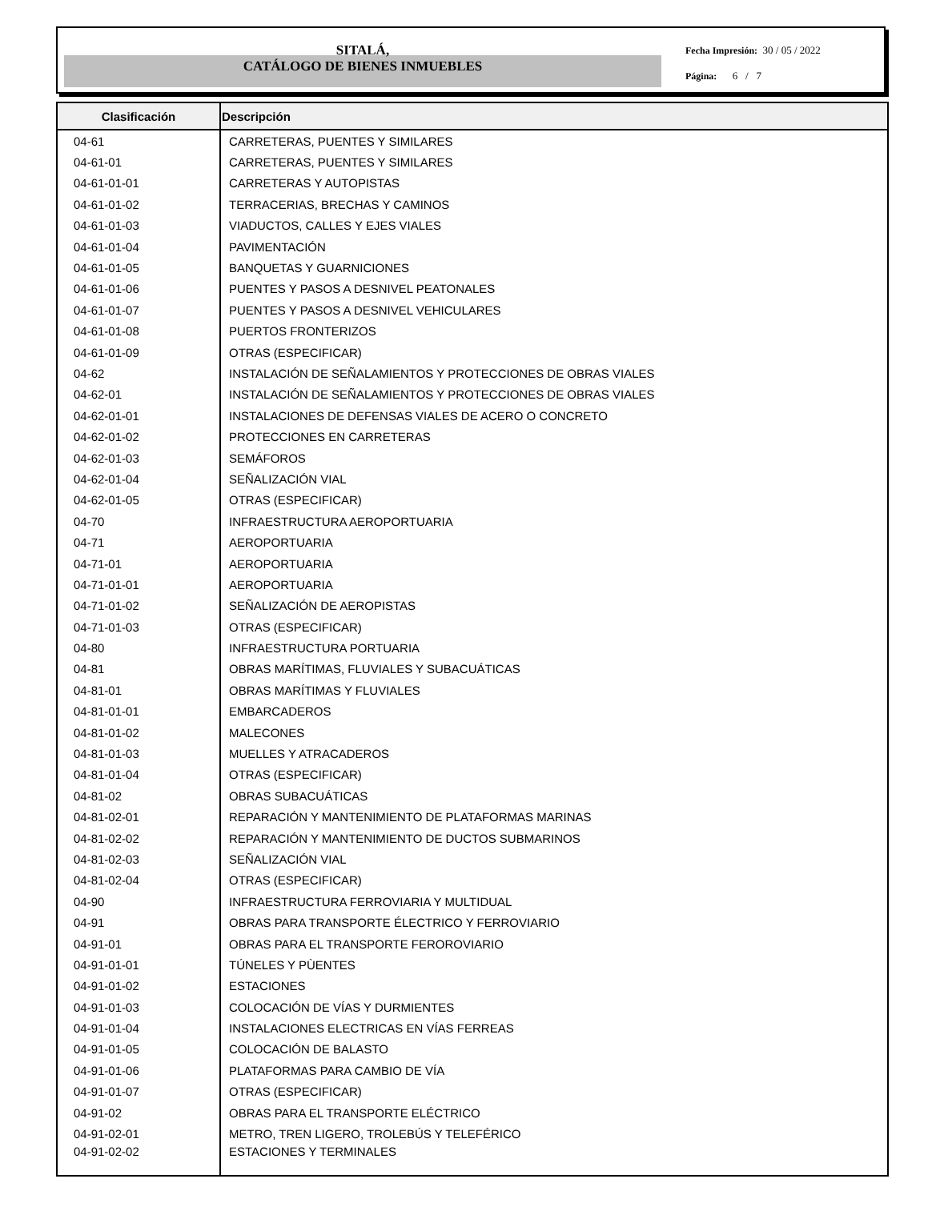SITALÁ,
CATÁLOGO DE BIENES INMUEBLES
Fecha Impresión: 30 / 05 / 2022
Página: 6 / 7
| Clasificación | Descripción |
| --- | --- |
| 04-61 | CARRETERAS, PUENTES Y SIMILARES |
| 04-61-01 | CARRETERAS, PUENTES Y SIMILARES |
| 04-61-01-01 | CARRETERAS Y AUTOPISTAS |
| 04-61-01-02 | TERRACERIAS, BRECHAS Y CAMINOS |
| 04-61-01-03 | VIADUCTOS, CALLES Y EJES VIALES |
| 04-61-01-04 | PAVIMENTACIÓN |
| 04-61-01-05 | BANQUETAS Y GUARNICIONES |
| 04-61-01-06 | PUENTES Y PASOS A DESNIVEL PEATONALES |
| 04-61-01-07 | PUENTES Y PASOS A DESNIVEL VEHICULARES |
| 04-61-01-08 | PUERTOS FRONTERIZOS |
| 04-61-01-09 | OTRAS (ESPECIFICAR) |
| 04-62 | INSTALACIÓN DE SEÑALAMIENTOS Y PROTECCIONES DE OBRAS VIALES |
| 04-62-01 | INSTALACIÓN DE SEÑALAMIENTOS Y PROTECCIONES DE OBRAS VIALES |
| 04-62-01-01 | INSTALACIONES DE DEFENSAS VIALES DE ACERO O CONCRETO |
| 04-62-01-02 | PROTECCIONES EN CARRETERAS |
| 04-62-01-03 | SEMÁFOROS |
| 04-62-01-04 | SEÑALIZACIÓN VIAL |
| 04-62-01-05 | OTRAS (ESPECIFICAR) |
| 04-70 | INFRAESTRUCTURA AEROPORTUARIA |
| 04-71 | AEROPORTUARIA |
| 04-71-01 | AEROPORTUARIA |
| 04-71-01-01 | AEROPORTUARIA |
| 04-71-01-02 | SEÑALIZACIÓN DE AEROPISTAS |
| 04-71-01-03 | OTRAS (ESPECIFICAR) |
| 04-80 | INFRAESTRUCTURA PORTUARIA |
| 04-81 | OBRAS MARÍTIMAS, FLUVIALES Y SUBACUÁTICAS |
| 04-81-01 | OBRAS MARÍTIMAS Y FLUVIALES |
| 04-81-01-01 | EMBARCADEROS |
| 04-81-01-02 | MALECONES |
| 04-81-01-03 | MUELLES Y ATRACADEROS |
| 04-81-01-04 | OTRAS (ESPECIFICAR) |
| 04-81-02 | OBRAS SUBACUÁTICAS |
| 04-81-02-01 | REPARACIÓN Y MANTENIMIENTO DE PLATAFORMAS MARINAS |
| 04-81-02-02 | REPARACIÓN Y MANTENIMIENTO DE DUCTOS SUBMARINOS |
| 04-81-02-03 | SEÑALIZACIÓN VIAL |
| 04-81-02-04 | OTRAS (ESPECIFICAR) |
| 04-90 | INFRAESTRUCTURA FERROVIARIA Y MULTIDUAL |
| 04-91 | OBRAS PARA TRANSPORTE ÉLECTRICO Y FERROVIARIO |
| 04-91-01 | OBRAS PARA EL TRANSPORTE FEROROVIARIO |
| 04-91-01-01 | TÚNELES Y PÙENTES |
| 04-91-01-02 | ESTACIONES |
| 04-91-01-03 | COLOCACIÓN DE VÍAS Y DURMIENTES |
| 04-91-01-04 | INSTALACIONES ELECTRICAS EN VÍAS FERREAS |
| 04-91-01-05 | COLOCACIÓN DE BALASTO |
| 04-91-01-06 | PLATAFORMAS PARA CAMBIO DE VÍA |
| 04-91-01-07 | OTRAS (ESPECIFICAR) |
| 04-91-02 | OBRAS PARA EL TRANSPORTE ELÉCTRICO |
| 04-91-02-01 | METRO, TREN LIGERO, TROLEBÚS Y TELEFÉRICO |
| 04-91-02-02 | ESTACIONES Y TERMINALES |